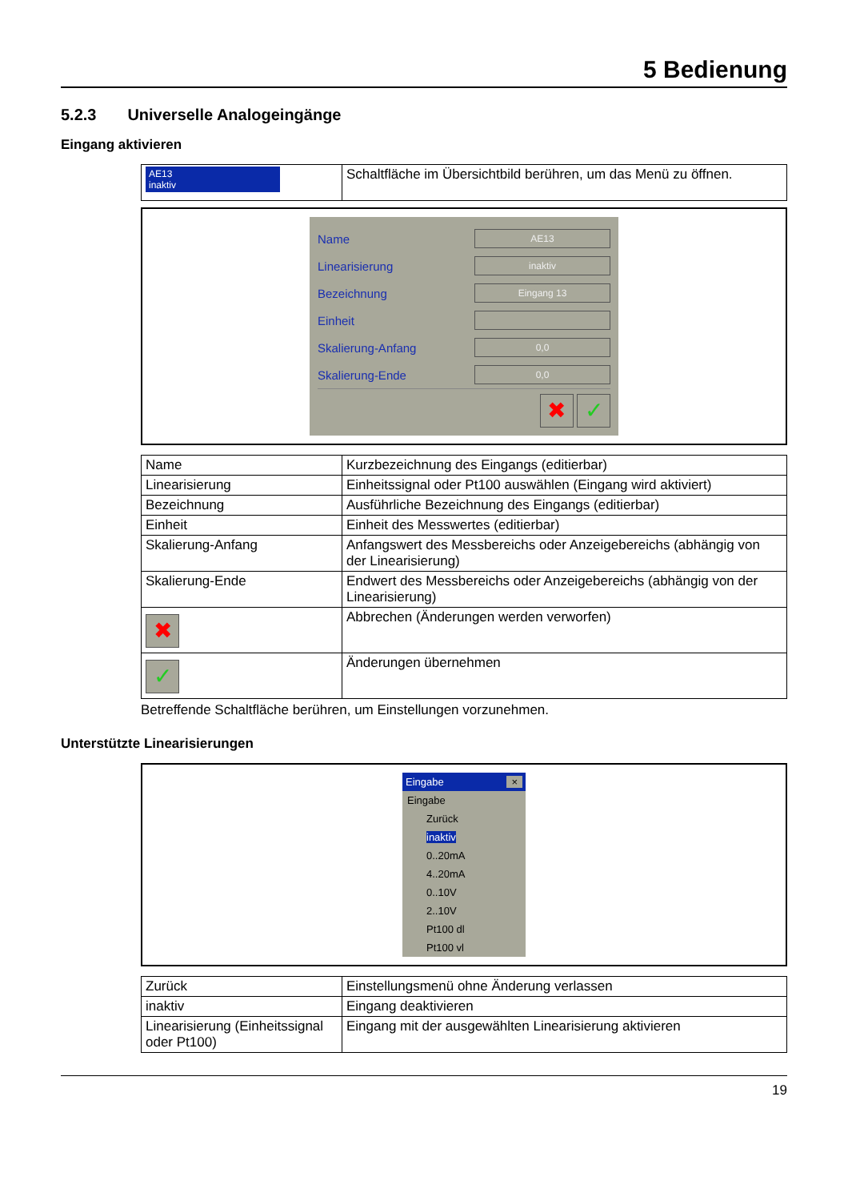5 Bedienung
5.2.3 Universelle Analogeingänge
Eingang aktivieren
| AE13 inaktiv | Schaltfläche im Übersichtbild berühren, um das Menü zu öffnen. |
Name AE13
Linearisierung inaktiv
Bezeichnung Eingang 13
Einheit
Skalierung-Anfang 0,0
Skalierung-Ende 0,0
✖ ✓
| Name | Kurzbezeichnung des Eingangs (editierbar) |
| Linearisierung | Einheitssignal oder Pt100 auswählen (Eingang wird aktiviert) |
| Bezeichnung | Ausführliche Bezeichnung des Eingangs (editierbar) |
| Einheit | Einheit des Messwertes (editierbar) |
| Skalierung-Anfang | Anfangswert des Messbereichs oder Anzeigebereichs (abhängig von der Linearisierung) |
| Skalierung-Ende | Endwert des Messbereichs oder Anzeigebereichs (abhängig von der Linearisierung) |
| ✖ | Abbrechen (Änderungen werden verworfen) |
| ✓ | Änderungen übernehmen |
Betreffende Schaltfläche berühren, um Einstellungen vorzunehmen.
Unterstützte Linearisierungen
Eingabe ×
Eingabe
Zurück
inaktiv
0..20mA
4..20mA
0..10V
2..10V
Pt100 dl
Pt100 vl
| Zurück | Einstellungsmenü ohne Änderung verlassen |
| inaktiv | Eingang deaktivieren |
| Linearisierung (Einheitssignal oder Pt100) | Eingang mit der ausgewählten Linearisierung aktivieren |
19